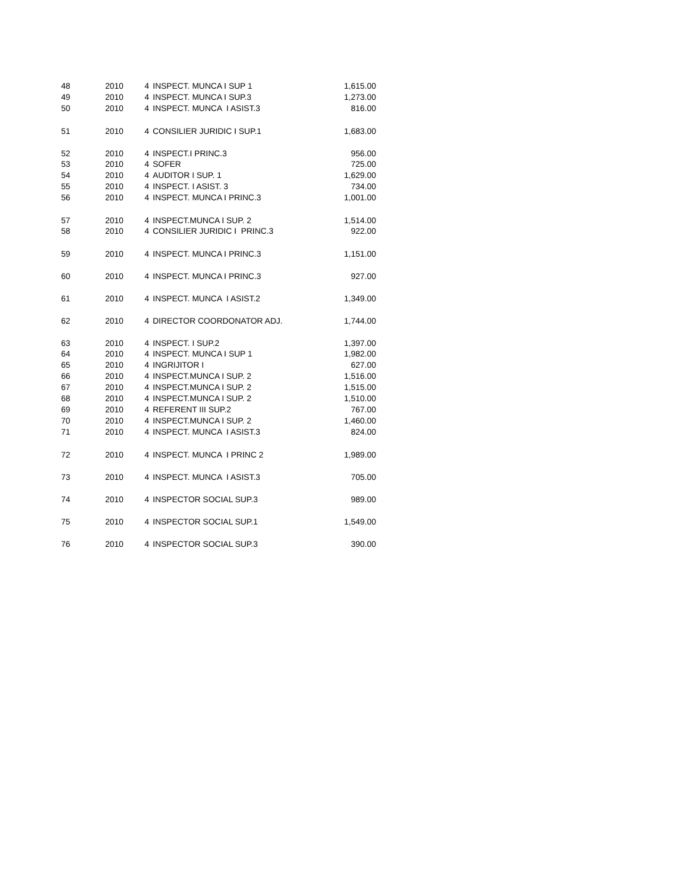| 48 | 2010 | 4 | INSPECT. MUNCA I SUP 1 | 1,615.00 |
| 49 | 2010 | 4 | INSPECT. MUNCA I SUP.3 | 1,273.00 |
| 50 | 2010 | 4 | INSPECT. MUNCA I ASIST.3 | 816.00 |
| 51 | 2010 | 4 | CONSILIER JURIDIC I SUP.1 | 1,683.00 |
| 52 | 2010 | 4 | INSPECT.I PRINC.3 | 956.00 |
| 53 | 2010 | 4 | SOFER | 725.00 |
| 54 | 2010 | 4 | AUDITOR I SUP. 1 | 1,629.00 |
| 55 | 2010 | 4 | INSPECT. I ASIST. 3 | 734.00 |
| 56 | 2010 | 4 | INSPECT. MUNCA I PRINC.3 | 1,001.00 |
| 57 | 2010 | 4 | INSPECT.MUNCA I SUP. 2 | 1,514.00 |
| 58 | 2010 | 4 | CONSILIER JURIDIC I PRINC.3 | 922.00 |
| 59 | 2010 | 4 | INSPECT. MUNCA I PRINC.3 | 1,151.00 |
| 60 | 2010 | 4 | INSPECT. MUNCA I PRINC.3 | 927.00 |
| 61 | 2010 | 4 | INSPECT. MUNCA I ASIST.2 | 1,349.00 |
| 62 | 2010 | 4 | DIRECTOR COORDONATOR ADJ. | 1,744.00 |
| 63 | 2010 | 4 | INSPECT. I SUP.2 | 1,397.00 |
| 64 | 2010 | 4 | INSPECT. MUNCA I SUP 1 | 1,982.00 |
| 65 | 2010 | 4 | INGRIJITOR I | 627.00 |
| 66 | 2010 | 4 | INSPECT.MUNCA I SUP. 2 | 1,516.00 |
| 67 | 2010 | 4 | INSPECT.MUNCA I SUP. 2 | 1,515.00 |
| 68 | 2010 | 4 | INSPECT.MUNCA I SUP. 2 | 1,510.00 |
| 69 | 2010 | 4 | REFERENT III SUP.2 | 767.00 |
| 70 | 2010 | 4 | INSPECT.MUNCA I SUP. 2 | 1,460.00 |
| 71 | 2010 | 4 | INSPECT. MUNCA I ASIST.3 | 824.00 |
| 72 | 2010 | 4 | INSPECT. MUNCA I PRINC 2 | 1,989.00 |
| 73 | 2010 | 4 | INSPECT. MUNCA I ASIST.3 | 705.00 |
| 74 | 2010 | 4 | INSPECTOR SOCIAL SUP.3 | 989.00 |
| 75 | 2010 | 4 | INSPECTOR SOCIAL SUP.1 | 1,549.00 |
| 76 | 2010 | 4 | INSPECTOR SOCIAL SUP.3 | 390.00 |